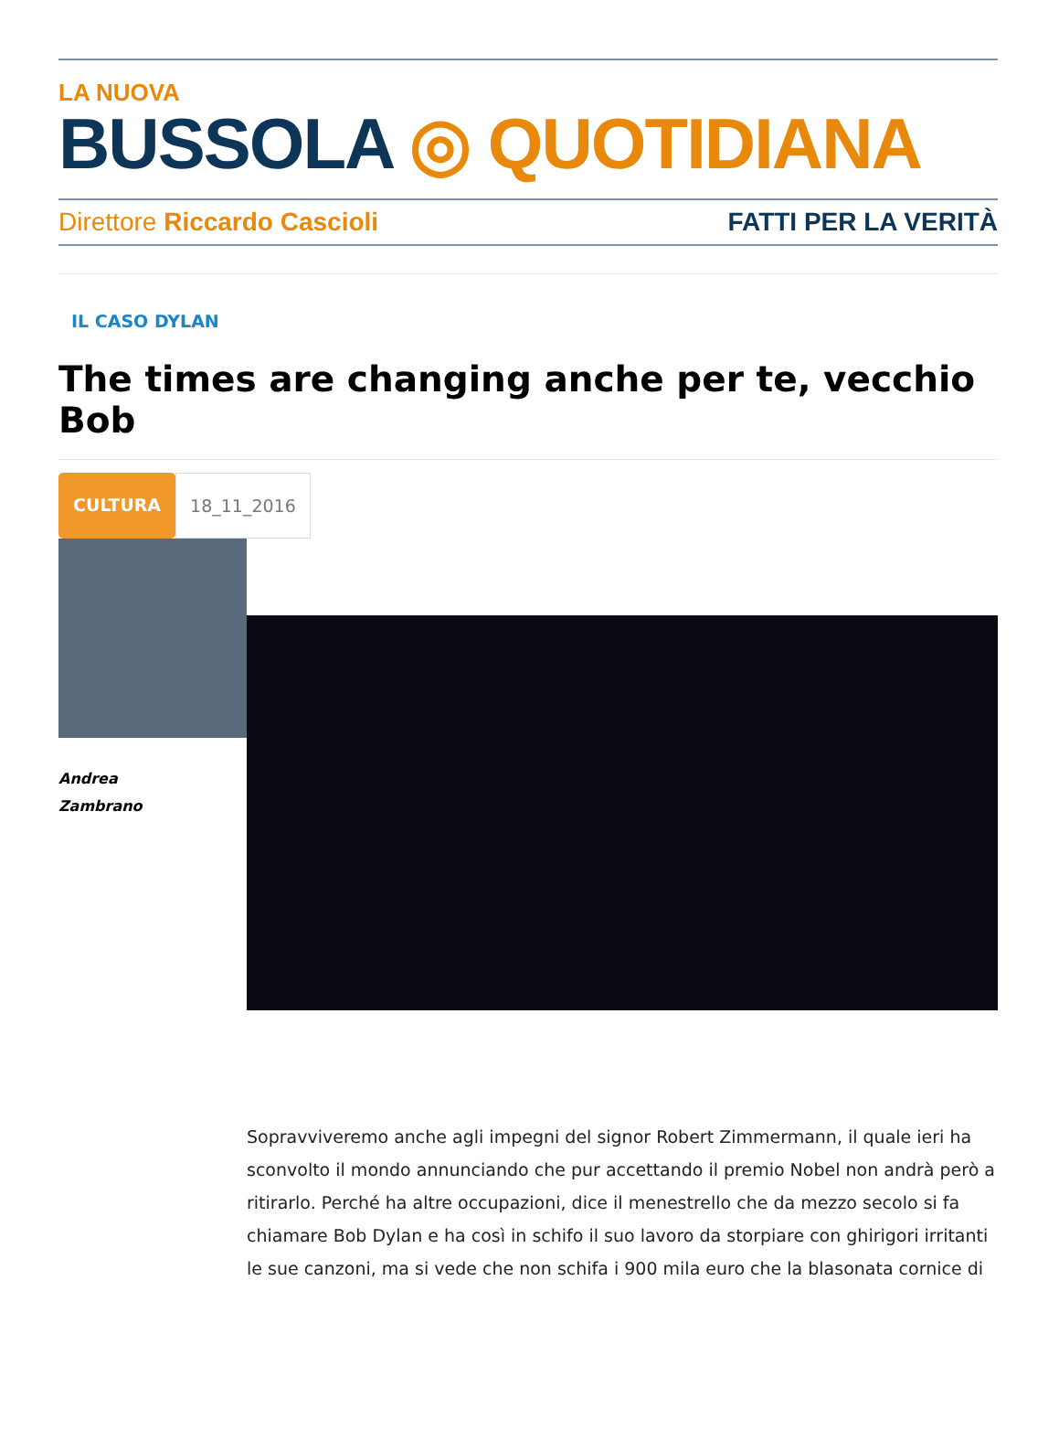LA NUOVA
BUSSOLA ◎ QUOTIDIANA
Direttore Riccardo Cascioli FATTI PER LA VERITÀ
IL CASO DYLAN
The times are changing anche per te, vecchio Bob
CULTURA 18_11_2016
Andrea
Zambrano
Sopravviveremo anche agli impegni del signor Robert Zimmermann, il quale ieri ha sconvolto il mondo annunciando che pur accettando il premio Nobel non andrà però a ritirarlo. Perché ha altre occupazioni, dice il menestrello che da mezzo secolo si fa chiamare Bob Dylan e ha così in schifo il suo lavoro da storpiare con ghirigori irritanti le sue canzoni, ma si vede che non schifa i 900 mila euro che la blasonata cornice di